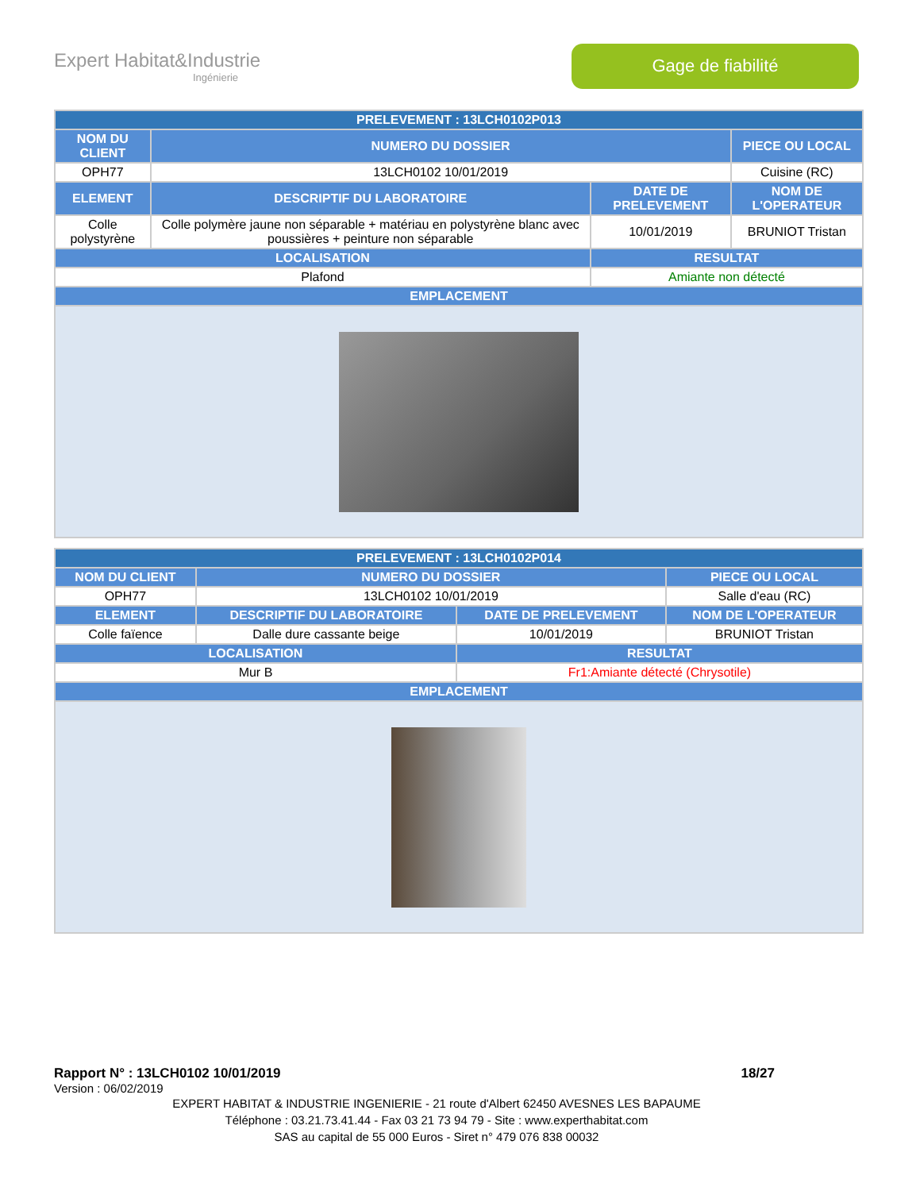Expert Habitat&Industrie
Ingénierie
Gage de fiabilité
| PRELEVEMENT : 13LCH0102P013 | | | |
| --- | --- | --- | --- |
| NOM DU CLIENT | NUMERO DU DOSSIER | | PIECE OU LOCAL |
| OPH77 | 13LCH0102 10/01/2019 | | Cuisine (RC) |
| ELEMENT | DESCRIPTIF DU LABORATOIRE | DATE DE PRELEVEMENT | NOM DE L'OPERATEUR |
| Colle polystyrène | Colle polymère jaune non séparable + matériau en polystyrène blanc avec poussières + peinture non séparable | 10/01/2019 | BRUNIOT Tristan |
| LOCALISATION | | RESULTAT | |
| Plafond | | Amiante non détecté | |
| EMPLACEMENT | | | |
| PRELEVEMENT : 13LCH0102P014 | | | |
| --- | --- | --- | --- |
| NOM DU CLIENT | NUMERO DU DOSSIER | | PIECE OU LOCAL |
| OPH77 | 13LCH0102 10/01/2019 | | Salle d'eau (RC) |
| ELEMENT | DESCRIPTIF DU LABORATOIRE | DATE DE PRELEVEMENT | NOM DE L'OPERATEUR |
| Colle faïence | Dalle dure cassante beige | 10/01/2019 | BRUNIOT Tristan |
| LOCALISATION | | RESULTAT | |
| Mur B | | Fr1:Amiante détecté (Chrysotile) | |
| EMPLACEMENT | | | |
Rapport N° : 13LCH0102 10/01/2019 18/27
Version : 06/02/2019
EXPERT HABITAT & INDUSTRIE INGENIERIE - 21 route d'Albert 62450 AVESNES LES BAPAUME
Téléphone : 03.21.73.41.44 - Fax 03 21 73 94 79 - Site : www.experthabitat.com
SAS au capital de 55 000 Euros - Siret n° 479 076 838 00032